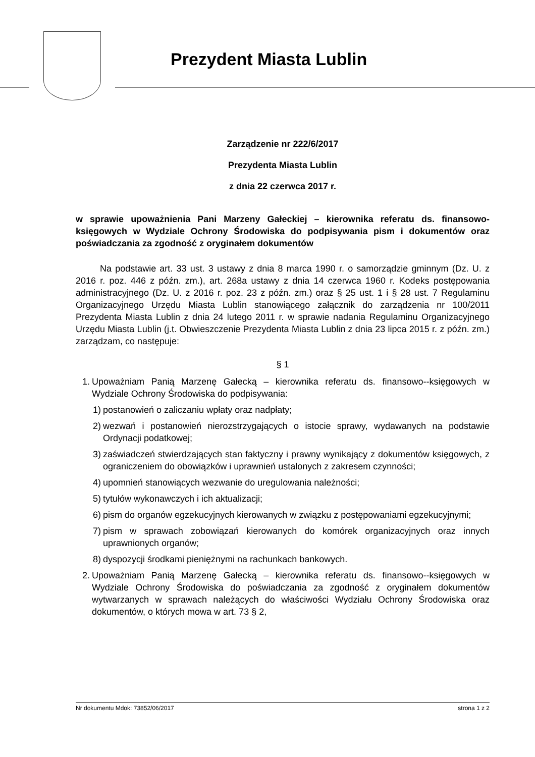Prezydent Miasta Lublin
Zarządzenie nr 222/6/2017
Prezydenta Miasta Lublin
z dnia 22 czerwca 2017 r.
w sprawie upoważnienia Pani Marzeny Gałeckiej – kierownika referatu ds. finansowo-księgowych w Wydziale Ochrony Środowiska do podpisywania pism i dokumentów oraz poświadczania za zgodność z oryginałem dokumentów
Na podstawie art. 33 ust. 3 ustawy z dnia 8 marca 1990 r. o samorządzie gminnym (Dz. U. z 2016 r. poz. 446 z późn. zm.), art. 268a ustawy z dnia 14 czerwca 1960 r. Kodeks postępowania administracyjnego (Dz. U. z 2016 r. poz. 23 z późn. zm.) oraz § 25 ust. 1 i § 28 ust. 7 Regulaminu Organizacyjnego Urzędu Miasta Lublin stanowiącego załącznik do zarządzenia nr 100/2011 Prezydenta Miasta Lublin z dnia 24 lutego 2011 r. w sprawie nadania Regulaminu Organizacyjnego Urzędu Miasta Lublin (j.t. Obwieszczenie Prezydenta Miasta Lublin z dnia 23 lipca 2015 r. z późn. zm.) zarządzam, co następuje:
§ 1
1. Upoważniam Panią Marzenę Gałecką – kierownika referatu ds. finansowo--księgowych w Wydziale Ochrony Środowiska do podpisywania:
1) postanowień o zaliczaniu wpłaty oraz nadpłaty;
2) wezwań i postanowień nierozstrzygających o istocie sprawy, wydawanych na podstawie Ordynacji podatkowej;
3) zaświadczeń stwierdzających stan faktyczny i prawny wynikający z dokumentów księgowych, z ograniczeniem do obowiązków i uprawnień ustalonych z zakresem czynności;
4) upomnień stanowiących wezwanie do uregulowania należności;
5) tytułów wykonawczych i ich aktualizacji;
6) pism do organów egzekucyjnych kierowanych w związku z postępowaniami egzekucyjnymi;
7) pism w sprawach zobowiązań kierowanych do komórek organizacyjnych oraz innych uprawnionych organów;
8) dyspozycji środkami pieniężnymi na rachunkach bankowych.
2. Upoważniam Panią Marzenę Gałecką – kierownika referatu ds. finansowo--księgowych w Wydziale Ochrony Środowiska do poświadczania za zgodność z oryginałem dokumentów wytwarzanych w sprawach należących do właściwości Wydziału Ochrony Środowiska oraz dokumentów, o których mowa w art. 73 § 2,
Nr dokumentu Mdok: 73852/06/2017 strona 1 z 2